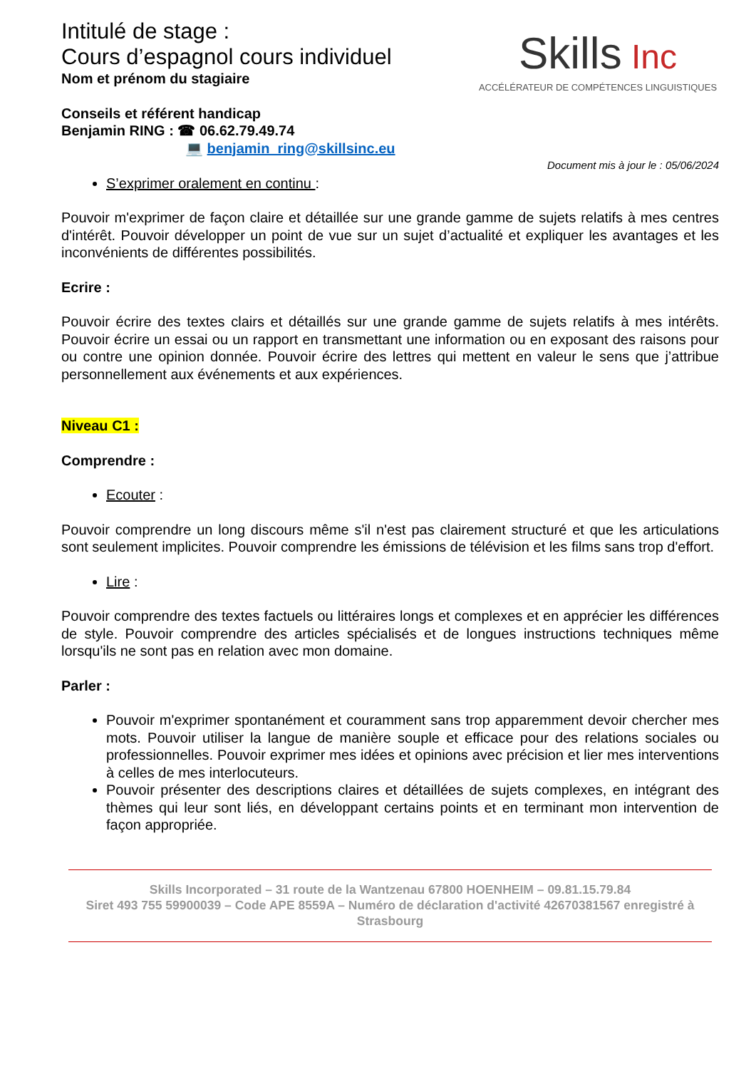Intitulé de stage :
Cours d’espagnol cours individuel
Nom et prénom du stagiaire
Conseils et référent handicap
Benjamin RING : ☎ 06.62.79.49.74
💻 benjamin_ring@skillsinc.eu
Skills Inc
ACCÉLÉRATEUR DE COMPÉTENCES LINGUISTIQUES
Document mis à jour le : 05/06/2024
S’exprimer oralement en continu :
Pouvoir m'exprimer de façon claire et détaillée sur une grande gamme de sujets relatifs à mes centres d'intérêt. Pouvoir développer un point de vue sur un sujet d’actualité et expliquer les avantages et les inconvénients de différentes possibilités.
Ecrire :
Pouvoir écrire des textes clairs et détaillés sur une grande gamme de sujets relatifs à mes intérêts. Pouvoir écrire un essai ou un rapport en transmettant une information ou en exposant des raisons pour ou contre une opinion donnée. Pouvoir écrire des lettres qui mettent en valeur le sens que j’attribue personnellement aux événements et aux expériences.
Niveau C1 :
Comprendre :
Ecouter :
Pouvoir comprendre un long discours même s'il n'est pas clairement structuré et que les articulations sont seulement implicites. Pouvoir comprendre les émissions de télévision et les films sans trop d'effort.
Lire :
Pouvoir comprendre des textes factuels ou littéraires longs et complexes et en apprécier les différences de style. Pouvoir comprendre des articles spécialisés et de longues instructions techniques même lorsqu'ils ne sont pas en relation avec mon domaine.
Parler :
Pouvoir m'exprimer spontanément et couramment sans trop apparemment devoir chercher mes mots. Pouvoir utiliser la langue de manière souple et efficace pour des relations sociales ou professionnelles. Pouvoir exprimer mes idées et opinions avec précision et lier mes interventions à celles de mes interlocuteurs.
Pouvoir présenter des descriptions claires et détaillées de sujets complexes, en intégrant des thèmes qui leur sont liés, en développant certains points et en terminant mon intervention de façon appropriée.
Skills Incorporated – 31 route de la Wantzenau 67800 HOENHEIM – 09.81.15.79.84
Siret 493 755 59900039 – Code APE 8559A – Numéro de déclaration d'activité 42670381567 enregistré à Strasbourg